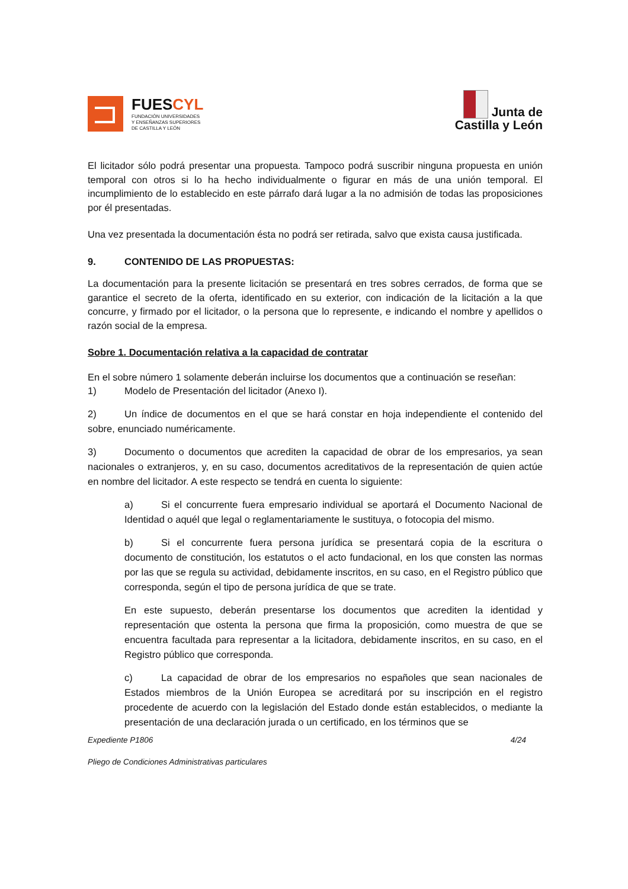FUESCYL
FUNDACIÓN UNIVERSIDADES
Y ENSEÑANZAS SUPERIORES
DE CASTILLA Y LEÓN
Junta de
Castilla y León
El licitador sólo podrá presentar una propuesta. Tampoco podrá suscribir ninguna propuesta en unión temporal con otros si lo ha hecho individualmente o figurar en más de una unión temporal. El incumplimiento de lo establecido en este párrafo dará lugar a la no admisión de todas las proposiciones por él presentadas.
Una vez presentada la documentación ésta no podrá ser retirada, salvo que exista causa justificada.
9. CONTENIDO DE LAS PROPUESTAS:
La documentación para la presente licitación se presentará en tres sobres cerrados, de forma que se garantice el secreto de la oferta, identificado en su exterior, con indicación de la licitación a la que concurre, y firmado por el licitador, o la persona que lo represente, e indicando el nombre y apellidos o razón social de la empresa.
Sobre 1. Documentación relativa a la capacidad de contratar
En el sobre número 1 solamente deberán incluirse los documentos que a continuación se reseñan:
1) Modelo de Presentación del licitador (Anexo I).
2) Un índice de documentos en el que se hará constar en hoja independiente el contenido del sobre, enunciado numéricamente.
3) Documento o documentos que acrediten la capacidad de obrar de los empresarios, ya sean nacionales o extranjeros, y, en su caso, documentos acreditativos de la representación de quien actúe en nombre del licitador. A este respecto se tendrá en cuenta lo siguiente:
a) Si el concurrente fuera empresario individual se aportará el Documento Nacional de Identidad o aquél que legal o reglamentariamente le sustituya, o fotocopia del mismo.
b) Si el concurrente fuera persona jurídica se presentará copia de la escritura o documento de constitución, los estatutos o el acto fundacional, en los que consten las normas por las que se regula su actividad, debidamente inscritos, en su caso, en el Registro público que corresponda, según el tipo de persona jurídica de que se trate.
En este supuesto, deberán presentarse los documentos que acrediten la identidad y representación que ostenta la persona que firma la proposición, como muestra de que se encuentra facultada para representar a la licitadora, debidamente inscritos, en su caso, en el Registro público que corresponda.
c) La capacidad de obrar de los empresarios no españoles que sean nacionales de Estados miembros de la Unión Europea se acreditará por su inscripción en el registro procedente de acuerdo con la legislación del Estado donde están establecidos, o mediante la presentación de una declaración jurada o un certificado, en los términos que se
Expediente P1806 4/24
Pliego de Condiciones Administrativas particulares